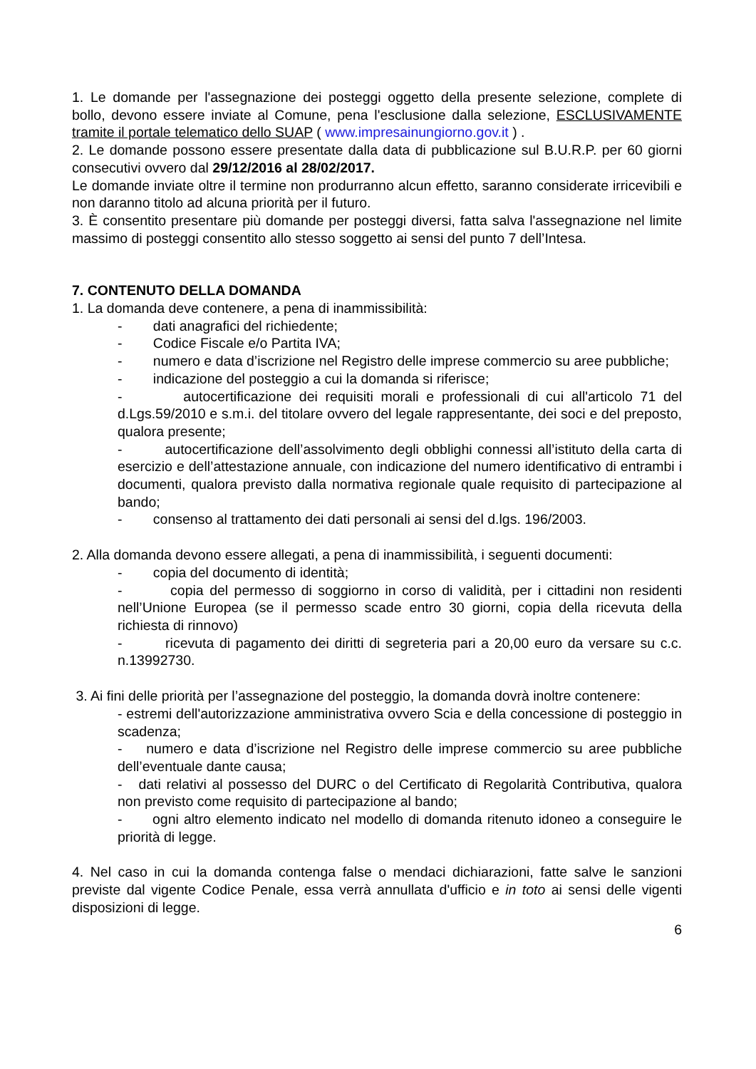1. Le domande per l'assegnazione dei posteggi oggetto della presente selezione, complete di bollo, devono essere inviate al Comune, pena l'esclusione dalla selezione, ESCLUSIVAMENTE tramite il portale telematico dello SUAP ( www.impresainungiorno.gov.it ) .
2. Le domande possono essere presentate dalla data di pubblicazione sul B.U.R.P. per 60 giorni consecutivi ovvero dal 29/12/2016 al 28/02/2017.
Le domande inviate oltre il termine non produrranno alcun effetto, saranno considerate irricevibili e non daranno titolo ad alcuna priorità per il futuro.
3. È consentito presentare più domande per posteggi diversi, fatta salva l'assegnazione nel limite massimo di posteggi consentito allo stesso soggetto ai sensi del punto 7 dell’Intesa.
7. CONTENUTO DELLA DOMANDA
1. La domanda deve contenere, a pena di inammissibilità:
- dati anagrafici del richiedente;
- Codice Fiscale e/o Partita IVA;
- numero e data d’iscrizione nel Registro delle imprese commercio su aree pubbliche;
- indicazione del posteggio a cui la domanda si riferisce;
- autocertificazione dei requisiti morali e professionali di cui all'articolo 71 del d.Lgs.59/2010 e s.m.i. del titolare ovvero del legale rappresentante, dei soci e del preposto, qualora presente;
- autocertificazione dell’assolvimento degli obblighi connessi all’istituto della carta di esercizio e dell’attestazione annuale, con indicazione del numero identificativo di entrambi i documenti, qualora previsto dalla normativa regionale quale requisito di partecipazione al bando;
- consenso al trattamento dei dati personali ai sensi del d.lgs. 196/2003.
2. Alla domanda devono essere allegati, a pena di inammissibilità, i seguenti documenti:
- copia del documento di identità;
- copia del permesso di soggiorno in corso di validità, per i cittadini non residenti nell’Unione Europea (se il permesso scade entro 30 giorni, copia della ricevuta della richiesta di rinnovo)
- ricevuta di pagamento dei diritti di segreteria pari a 20,00 euro da versare su c.c. n.13992730.
3. Ai fini delle priorità per l’assegnazione del posteggio, la domanda dovrà inoltre contenere:
- estremi dell'autorizzazione amministrativa ovvero Scia e della concessione di posteggio in scadenza;
- numero e data d’iscrizione nel Registro delle imprese commercio su aree pubbliche dell’eventuale dante causa;
- dati relativi al possesso del DURC o del Certificato di Regolarità Contributiva, qualora non previsto come requisito di partecipazione al bando;
- ogni altro elemento indicato nel modello di domanda ritenuto idoneo a conseguire le priorità di legge.
4. Nel caso in cui la domanda contenga false o mendaci dichiarazioni, fatte salve le sanzioni previste dal vigente Codice Penale, essa verrà annullata d'ufficio e in toto ai sensi delle vigenti disposizioni di legge.
6